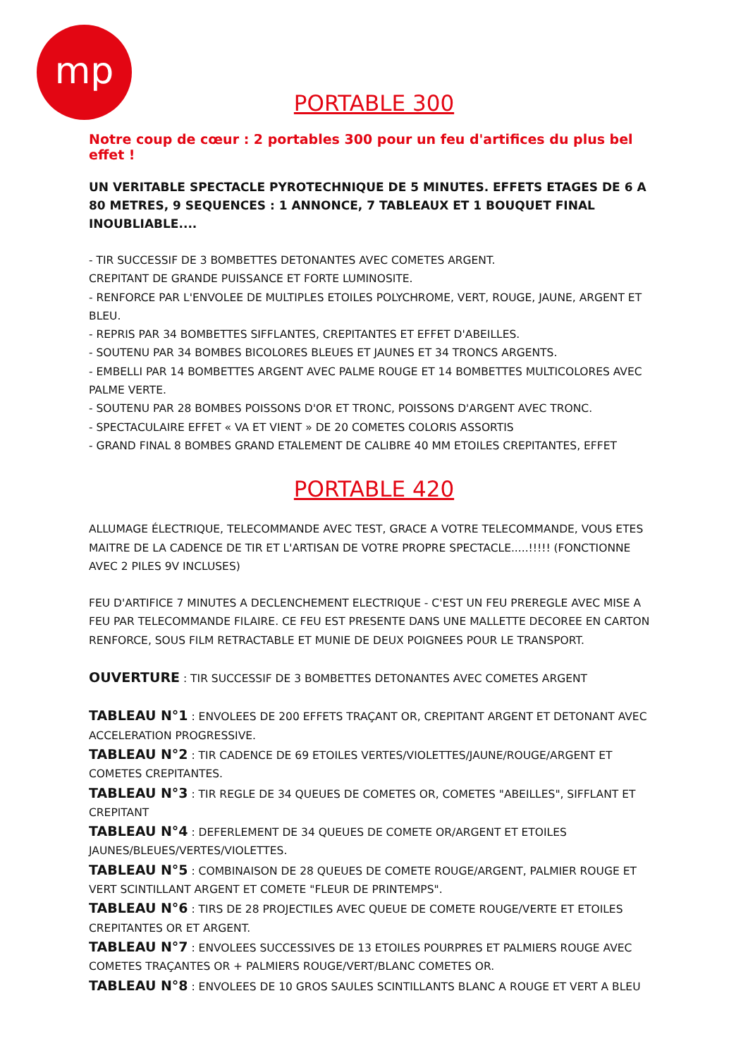mp
PORTABLE 300
Notre coup de cœur : 2 portables 300 pour un feu d'artifices du plus bel effet !
UN VERITABLE SPECTACLE PYROTECHNIQUE DE 5 MINUTES. EFFETS ETAGES DE 6 A 80 METRES, 9 SEQUENCES : 1 ANNONCE, 7 TABLEAUX ET 1 BOUQUET FINAL INOUBLIABLE....
- TIR SUCCESSIF DE 3 BOMBETTES DETONANTES AVEC COMETES ARGENT.
CREPITANT DE GRANDE PUISSANCE ET FORTE LUMINOSITE.
- RENFORCE PAR L'ENVOLEE DE MULTIPLES ETOILES POLYCHROME, VERT, ROUGE, JAUNE, ARGENT ET BLEU.
- REPRIS PAR 34 BOMBETTES SIFFLANTES, CREPITANTES ET EFFET D'ABEILLES.
- SOUTENU PAR 34 BOMBES BICOLORES BLEUES ET JAUNES ET 34 TRONCS ARGENTS.
- EMBELLI PAR 14 BOMBETTES ARGENT AVEC PALME ROUGE ET 14 BOMBETTES MULTICOLORES AVEC PALME VERTE.
- SOUTENU PAR 28 BOMBES POISSONS D'OR ET TRONC, POISSONS D'ARGENT AVEC TRONC.
- SPECTACULAIRE EFFET « VA ET VIENT » DE 20 COMETES COLORIS ASSORTIS
- GRAND FINAL 8 BOMBES GRAND ETALEMENT DE CALIBRE 40 MM ETOILES CREPITANTES, EFFET
PORTABLE 420
ALLUMAGE ÉLECTRIQUE, TELECOMMANDE AVEC TEST, GRACE A VOTRE TELECOMMANDE, VOUS ETES MAITRE DE LA CADENCE DE TIR ET L'ARTISAN DE VOTRE PROPRE SPECTACLE.....!!!!! (FONCTIONNE AVEC 2 PILES 9V INCLUSES)
FEU D'ARTIFICE 7 MINUTES A DECLENCHEMENT ELECTRIQUE - C'EST UN FEU PREREGLE AVEC MISE A FEU PAR TELECOMMANDE FILAIRE. CE FEU EST PRESENTE DANS UNE MALLETTE DECOREE EN CARTON RENFORCE, SOUS FILM RETRACTABLE ET MUNIE DE DEUX POIGNEES POUR LE TRANSPORT.
OUVERTURE : TIR SUCCESSIF DE 3 BOMBETTES DETONANTES AVEC COMETES ARGENT
TABLEAU N°1 : ENVOLEES DE 200 EFFETS TRAÇANT OR, CREPITANT ARGENT ET DETONANT AVEC ACCELERATION PROGRESSIVE.
TABLEAU N°2 : TIR CADENCE DE 69 ETOILES VERTES/VIOLETTES/JAUNE/ROUGE/ARGENT ET COMETES CREPITANTES.
TABLEAU N°3 : TIR REGLE DE 34 QUEUES DE COMETES OR, COMETES "ABEILLES", SIFFLANT ET CREPITANT
TABLEAU N°4 : DEFERLEMENT DE 34 QUEUES DE COMETE OR/ARGENT ET ETOILES JAUNES/BLEUES/VERTES/VIOLETTES.
TABLEAU N°5 : COMBINAISON DE 28 QUEUES DE COMETE ROUGE/ARGENT, PALMIER ROUGE ET VERT SCINTILLANT ARGENT ET COMETE "FLEUR DE PRINTEMPS".
TABLEAU N°6 : TIRS DE 28 PROJECTILES AVEC QUEUE DE COMETE ROUGE/VERTE ET ETOILES CREPITANTES OR ET ARGENT.
TABLEAU N°7 : ENVOLEES SUCCESSIVES DE 13 ETOILES POURPRES ET PALMIERS ROUGE AVEC COMETES TRAÇANTES OR + PALMIERS ROUGE/VERT/BLANC COMETES OR.
TABLEAU N°8 : ENVOLEES DE 10 GROS SAULES SCINTILLANTS BLANC A ROUGE ET VERT A BLEU